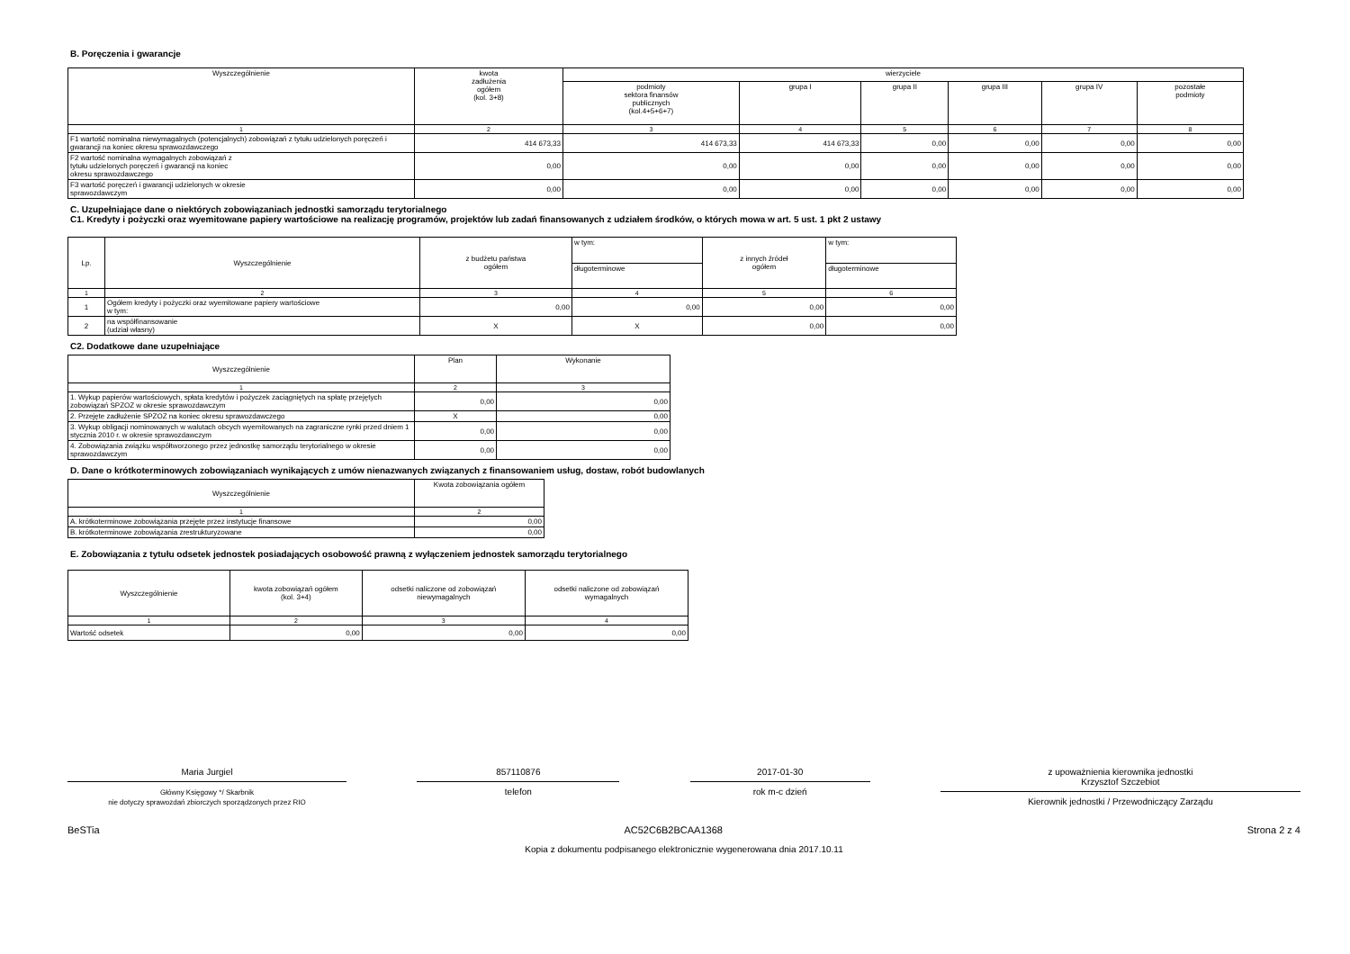B. Poręczenia i gwarancje
| Wyszczególnienie | kwota zadłużenia ogółem (kol. 3+8) | wierzyciele | | | | | |
| --- | --- | --- | --- | --- | --- | --- | --- |
| | | podmioty sektora finansów publicznych (kol.4+5+6+7) | grupa I | grupa II | grupa III | grupa IV | pozostałe podmioty |
| 1 | 2 | 3 | 4 | 5 | 6 | 7 | 8 |
| F1 wartość nominalna niewymagalnych (potencjalnych) zobowiązań z tytułu udzielonych poręczeń i gwarancji na koniec okresu sprawozdawczego | 414 673,33 | 414 673,33 | 414 673,33 | 0,00 | 0,00 | 0,00 | 0,00 |
| F2 wartość nominalna wymagalnych zobowiązań z tytułu udzielonych poręczeń i gwarancji na koniec okresu sprawozdawczego | 0,00 | 0,00 | 0,00 | 0,00 | 0,00 | 0,00 | 0,00 |
| F3 wartość poręczeń i gwarancji udzielonych w okresie sprawozdawczym | 0,00 | 0,00 | 0,00 | 0,00 | 0,00 | 0,00 | 0,00 |
C. Uzupełniające dane o niektórych zobowiązaniach jednostki samorządu terytorialnego
C1. Kredyty i pożyczki oraz wyemitowane papiery wartościowe na realizację programów, projektów lub zadań finansowanych z udziałem środków, o których mowa w art. 5 ust. 1 pkt 2 ustawy
| Lp. | Wyszczególnienie | z budżetu państwa ogółem | w tym: | z innych źródeł ogółem | w tym: |
| --- | --- | --- | --- | --- | --- |
| | | | długoterminowe | | długoterminowe |
| 1 | 2 | 3 | 4 | 5 | 6 |
| 1 | Ogółem kredyty i pożyczki oraz wyemitowane papiery wartościowe w tym: | 0,00 | 0,00 | 0,00 | 0,00 |
| 2 | na współfinansowanie (udział własny) | X | X | 0,00 | 0,00 |
C2. Dodatkowe dane uzupełniające
| Wyszczególnienie | Plan | Wykonanie |
| --- | --- | --- |
| 1 | 2 | 3 |
| 1. Wykup papierów wartościowych, spłata kredytów i pożyczek zaciągniętych na spłatę przejętych zobowiązań SPZOZ w okresie sprawozdawczym | 0,00 | 0,00 |
| 2. Przejęte zadłużenie SPZOZ na koniec okresu sprawozdawczego | X | 0,00 |
| 3. Wykup obligacji nominowanych w walutach obcych wyemitowanych na zagraniczne rynki przed dniem 1 stycznia 2010 r. w okresie sprawozdawczym | 0,00 | 0,00 |
| 4. Zobowiązania związku współtworzonego przez jednostkę samorządu terytorialnego w okresie sprawozdawczym | 0,00 | 0,00 |
D. Dane o krótkoterminowych zobowiązaniach wynikających z umów nienazwanych związanych z finansowaniem usług, dostaw, robót budowlanych
| Wyszczególnienie | Kwota zobowiązania ogółem |
| --- | --- |
| 1 | 2 |
| A. krótkoterminowe zobowiązania przejęte przez instytucje finansowe | 0,00 |
| B. krótkoterminowe zobowiązania zrestrukturyzowane | 0,00 |
E. Zobowiązania z tytułu odsetek jednostek posiadających osobowość prawną z wyłączeniem jednostek samorządu terytorialnego
| Wyszczególnienie | kwota zobowiązań ogółem (kol. 3+4) | odsetki naliczone od zobowiązań niewymagalnych | odsetki naliczone od zobowiązań wymagalnych |
| --- | --- | --- | --- |
| 1 | 2 | 3 | 4 |
| Wartość odsetek | 0,00 | 0,00 | 0,00 |
Maria Jurgiel
Główny Księgowy */ Skarbnik
nie dotyczy sprawozdań zbiorczych sporządzonych przez RIO
857110876
telefon
2017-01-30
rok m-c dzień
z upoważnienia kierownika jednostki
Krzysztof Szczebiot
Kierownik jednostki / Przewodniczący Zarządu
BeSTia AC52C6B2BCAA1368 Strona 2 z 4
Kopia z dokumentu podpisanego elektronicznie wygenerowana dnia 2017.10.11